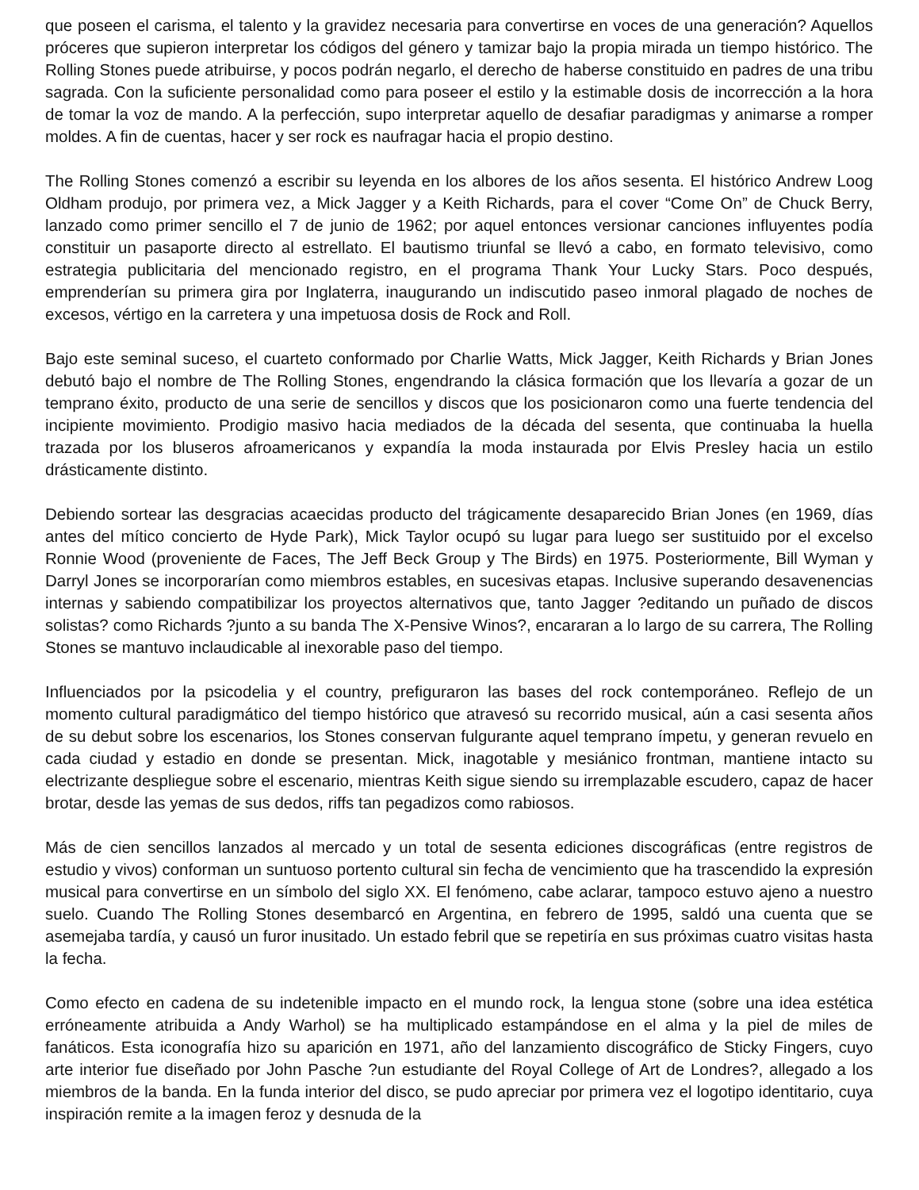que poseen el carisma, el talento y la gravidez necesaria para convertirse en voces de una generación? Aquellos próceres que supieron interpretar los códigos del género y tamizar bajo la propia mirada un tiempo histórico. The Rolling Stones puede atribuirse, y pocos podrán negarlo, el derecho de haberse constituido en padres de una tribu sagrada. Con la suficiente personalidad como para poseer el estilo y la estimable dosis de incorrección a la hora de tomar la voz de mando. A la perfección, supo interpretar aquello de desafiar paradigmas y animarse a romper moldes. A fin de cuentas, hacer y ser rock es naufragar hacia el propio destino.
The Rolling Stones comenzó a escribir su leyenda en los albores de los años sesenta. El histórico Andrew Loog Oldham produjo, por primera vez, a Mick Jagger y a Keith Richards, para el cover “Come On” de Chuck Berry, lanzado como primer sencillo el 7 de junio de 1962; por aquel entonces versionar canciones influyentes podía constituir un pasaporte directo al estrellato. El bautismo triunfal se llevó a cabo, en formato televisivo, como estrategia publicitaria del mencionado registro, en el programa Thank Your Lucky Stars. Poco después, emprenderían su primera gira por Inglaterra, inaugurando un indiscutido paseo inmoral plagado de noches de excesos, vértigo en la carretera y una impetuosa dosis de Rock and Roll.
Bajo este seminal suceso, el cuarteto conformado por Charlie Watts, Mick Jagger, Keith Richards y Brian Jones debutó bajo el nombre de The Rolling Stones, engendrando la clásica formación que los llevaría a gozar de un temprano éxito, producto de una serie de sencillos y discos que los posicionaron como una fuerte tendencia del incipiente movimiento. Prodigio masivo hacia mediados de la década del sesenta, que continuaba la huella trazada por los bluseros afroamericanos y expandía la moda instaurada por Elvis Presley hacia un estilo drásticamente distinto.
Debiendo sortear las desgracias acaecidas producto del trágicamente desaparecido Brian Jones (en 1969, días antes del mítico concierto de Hyde Park), Mick Taylor ocupó su lugar para luego ser sustituido por el excelso Ronnie Wood (proveniente de Faces, The Jeff Beck Group y The Birds) en 1975. Posteriormente, Bill Wyman y Darryl Jones se incorporarían como miembros estables, en sucesivas etapas. Inclusive superando desavenencias internas y sabiendo compatibilizar los proyectos alternativos que, tanto Jagger ?editando un puñado de discos solistas? como Richards ?junto a su banda The X-Pensive Winos?, encararan a lo largo de su carrera, The Rolling Stones se mantuvo inclaudicable al inexorable paso del tiempo.
Influenciados por la psicodelia y el country, prefiguraron las bases del rock contemporáneo. Reflejo de un momento cultural paradigmático del tiempo histórico que atravesó su recorrido musical, aún a casi sesenta años de su debut sobre los escenarios, los Stones conservan fulgurante aquel temprano ímpetu, y generan revuelo en cada ciudad y estadio en donde se presentan. Mick, inagotable y mesiánico frontman, mantiene intacto su electrizante despliegue sobre el escenario, mientras Keith sigue siendo su irremplazable escudero, capaz de hacer brotar, desde las yemas de sus dedos, riffs tan pegadizos como rabiosos.
Más de cien sencillos lanzados al mercado y un total de sesenta ediciones discográficas (entre registros de estudio y vivos) conforman un suntuoso portento cultural sin fecha de vencimiento que ha trascendido la expresión musical para convertirse en un símbolo del siglo XX. El fenómeno, cabe aclarar, tampoco estuvo ajeno a nuestro suelo. Cuando The Rolling Stones desembarcó en Argentina, en febrero de 1995, saldó una cuenta que se asemejaba tardía, y causó un furor inusitado. Un estado febril que se repetiría en sus próximas cuatro visitas hasta la fecha.
Como efecto en cadena de su indetenible impacto en el mundo rock, la lengua stone (sobre una idea estética erróneamente atribuida a Andy Warhol) se ha multiplicado estampándose en el alma y la piel de miles de fanáticos. Esta iconografía hizo su aparición en 1971, año del lanzamiento discográfico de Sticky Fingers, cuyo arte interior fue diseñado por John Pasche ?un estudiante del Royal College of Art de Londres?, allegado a los miembros de la banda. En la funda interior del disco, se pudo apreciar por primera vez el logotipo identitario, cuya inspiración remite a la imagen feroz y desnuda de la